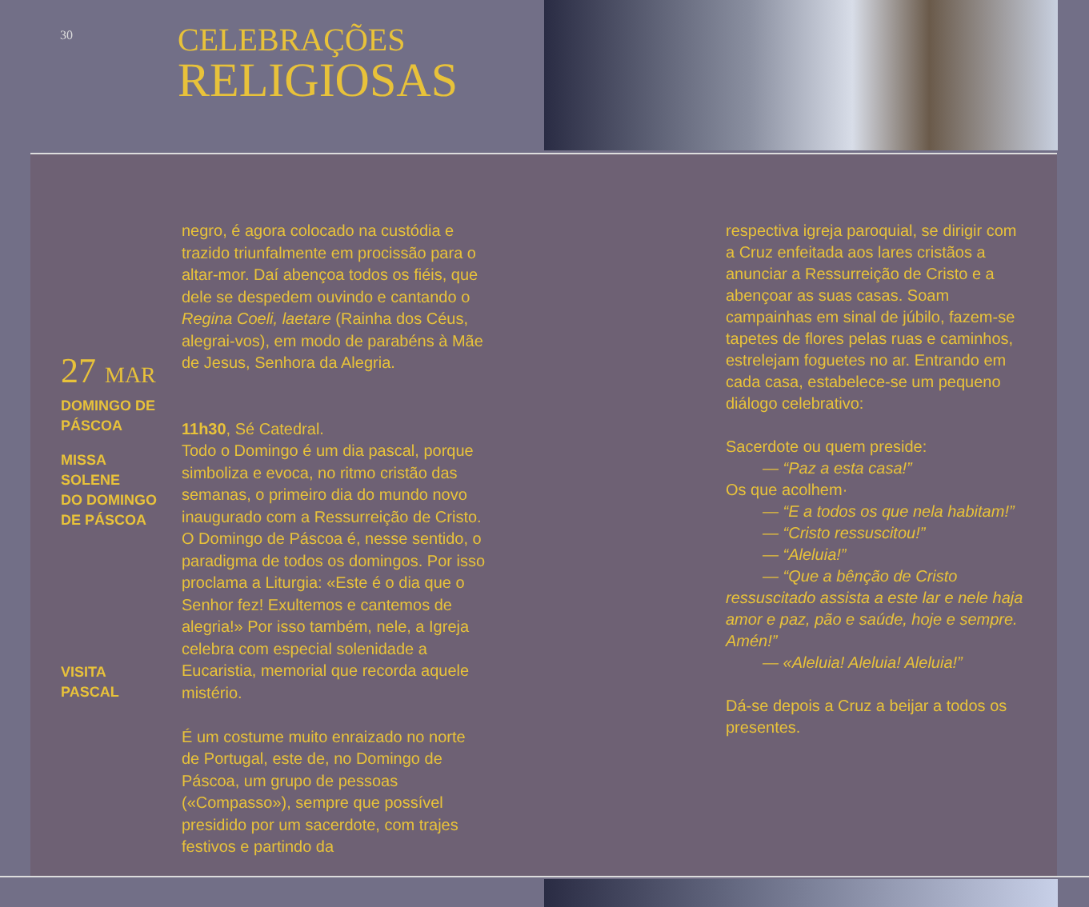30
CELEBRAÇÕES
RELIGIOSAS
27 MAR
DOMINGO DE
PÁSCOA
MISSA SOLENE
DO DOMINGO
DE PÁSCOA
VISITA PASCAL
negro, é agora colocado na custódia e trazido triunfalmente em procissão para o altar-mor. Daí abençoa todos os fiéis, que dele se despedem ouvindo e cantando o Regina Coeli, laetare (Rainha dos Céus, alegrai-vos), em modo de parabéns à Mãe de Jesus, Senhora da Alegria.
11h30, Sé Catedral.
Todo o Domingo é um dia pascal, porque simboliza e evoca, no ritmo cristão das semanas, o primeiro dia do mundo novo inaugurado com a Ressurreição de Cristo. O Domingo de Páscoa é, nesse sentido, o paradigma de todos os domingos. Por isso proclama a Liturgia: «Este é o dia que o Senhor fez! Exultemos e cantemos de alegria!» Por isso também, nele, a Igreja celebra com especial solenidade a Eucaristia, memorial que recorda aquele mistério.
É um costume muito enraizado no norte de Portugal, este de, no Domingo de Páscoa, um grupo de pessoas («Compasso»), sempre que possível presidido por um sacerdote, com trajes festivos e partindo da
respectiva igreja paroquial, se dirigir com a Cruz enfeitada aos lares cristãos a anunciar a Ressurreição de Cristo e a abençoar as suas casas. Soam campainhas em sinal de júbilo, fazem-se tapetes de flores pelas ruas e caminhos, estrelejam foguetes no ar. Entrando em cada casa, estabelece-se um pequeno diálogo celebrativo:
Sacerdote ou quem preside:
— “Paz a esta casa!”
Os que acolhem·
— “E a todos os que nela habitam!”
— “Cristo ressuscitou!”
— “Aleluia!”
— “Que a bênção de Cristo ressuscitado assista a este lar e nele haja amor e paz, pão e saúde, hoje e sempre. Amén!”
— «Aleluia! Aleluia! Aleluia!”
Dá-se depois a Cruz a beijar a todos os presentes.